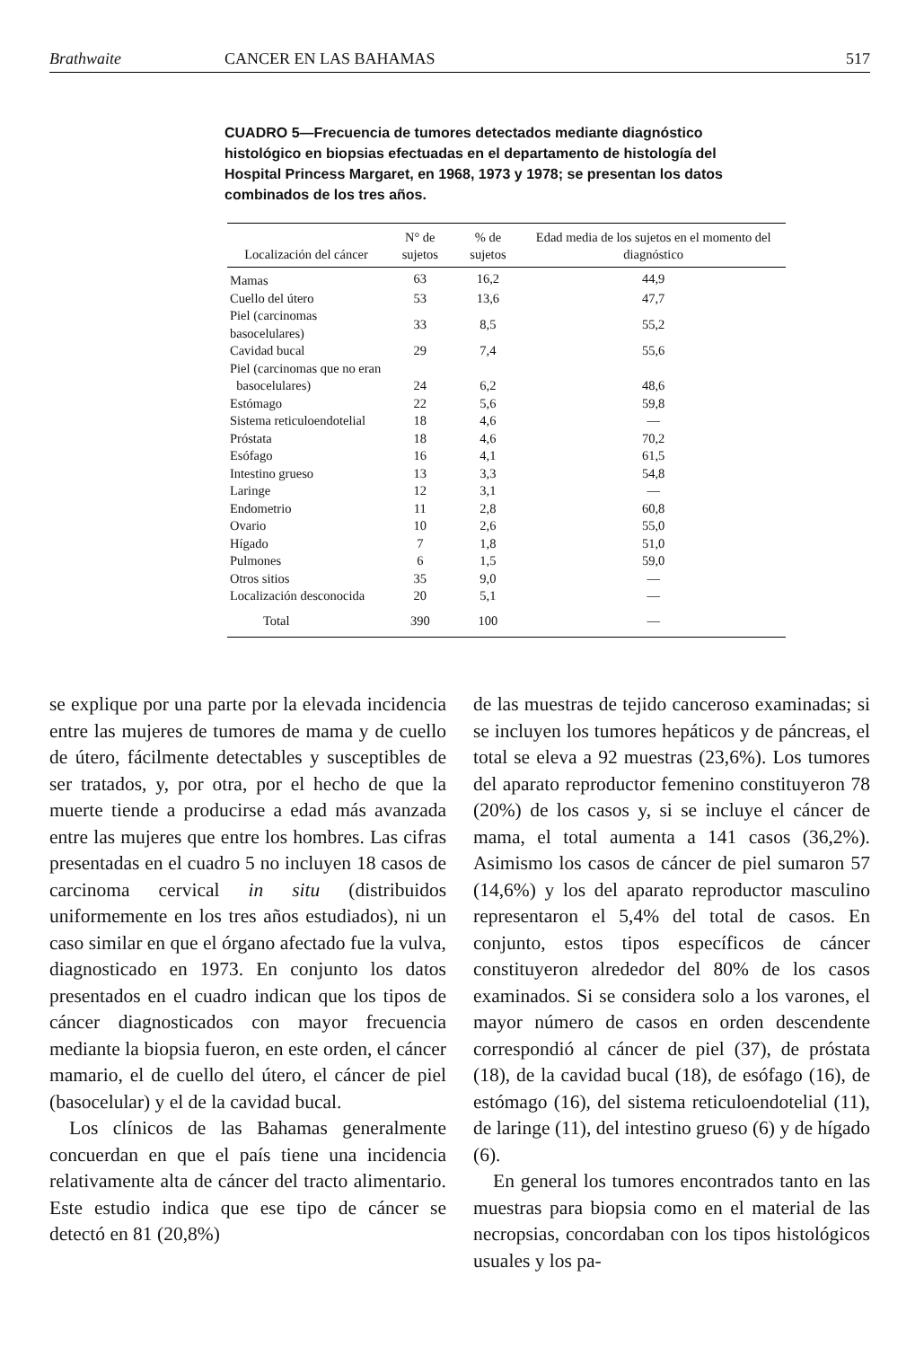Brathwaite CANCER EN LAS BAHAMAS 517
CUADRO 5—Frecuencia de tumores detectados mediante diagnóstico histológico en biopsias efectuadas en el departamento de histología del Hospital Princess Margaret, en 1968, 1973 y 1978; se presentan los datos combinados de los tres años.
| Localización del cáncer | N° de sujetos | % de sujetos | Edad media de los sujetos en el momento del diagnóstico |
| --- | --- | --- | --- |
| Mamas | 63 | 16,2 | 44,9 |
| Cuello del útero | 53 | 13,6 | 47,7 |
| Piel (carcinomas basocelulares) | 33 | 8,5 | 55,2 |
| Cavidad bucal | 29 | 7,4 | 55,6 |
| Piel (carcinomas que no eran basocelulares) | 24 | 6,2 | 48,6 |
| Estómago | 22 | 5,6 | 59,8 |
| Sistema reticuloendotelial | 18 | 4,6 | — |
| Próstata | 18 | 4,6 | 70,2 |
| Esófago | 16 | 4,1 | 61,5 |
| Intestino grueso | 13 | 3,3 | 54,8 |
| Laringe | 12 | 3,1 | — |
| Endometrio | 11 | 2,8 | 60,8 |
| Ovario | 10 | 2,6 | 55,0 |
| Hígado | 7 | 1,8 | 51,0 |
| Pulmones | 6 | 1,5 | 59,0 |
| Otros sitios | 35 | 9,0 | — |
| Localización desconocida | 20 | 5,1 | — |
| Total | 390 | 100 | — |
se explique por una parte por la elevada incidencia entre las mujeres de tumores de mama y de cuello de útero, fácilmente detectables y susceptibles de ser tratados, y, por otra, por el hecho de que la muerte tiende a producirse a edad más avanzada entre las mujeres que entre los hombres. Las cifras presentadas en el cuadro 5 no incluyen 18 casos de carcinoma cervical in situ (distribuidos uniformemente en los tres años estudiados), ni un caso similar en que el órgano afectado fue la vulva, diagnosticado en 1973. En conjunto los datos presentados en el cuadro indican que los tipos de cáncer diagnosticados con mayor frecuencia mediante la biopsia fueron, en este orden, el cáncer mamario, el de cuello del útero, el cáncer de piel (basocelular) y el de la cavidad bucal.
Los clínicos de las Bahamas generalmente concuerdan en que el país tiene una incidencia relativamente alta de cáncer del tracto alimentario. Este estudio indica que ese tipo de cáncer se detectó en 81 (20,8%)
de las muestras de tejido canceroso examinadas; si se incluyen los tumores hepáticos y de páncreas, el total se eleva a 92 muestras (23,6%). Los tumores del aparato reproductor femenino constituyeron 78 (20%) de los casos y, si se incluye el cáncer de mama, el total aumenta a 141 casos (36,2%). Asimismo los casos de cáncer de piel sumaron 57 (14,6%) y los del aparato reproductor masculino representaron el 5,4% del total de casos. En conjunto, estos tipos específicos de cáncer constituyeron alrededor del 80% de los casos examinados. Si se considera solo a los varones, el mayor número de casos en orden descendente correspondió al cáncer de piel (37), de próstata (18), de la cavidad bucal (18), de esófago (16), de estómago (16), del sistema reticuloendotelial (11), de laringe (11), del intestino grueso (6) y de hígado (6).
En general los tumores encontrados tanto en las muestras para biopsia como en el material de las necropsias, concordaban con los tipos histológicos usuales y los pa-